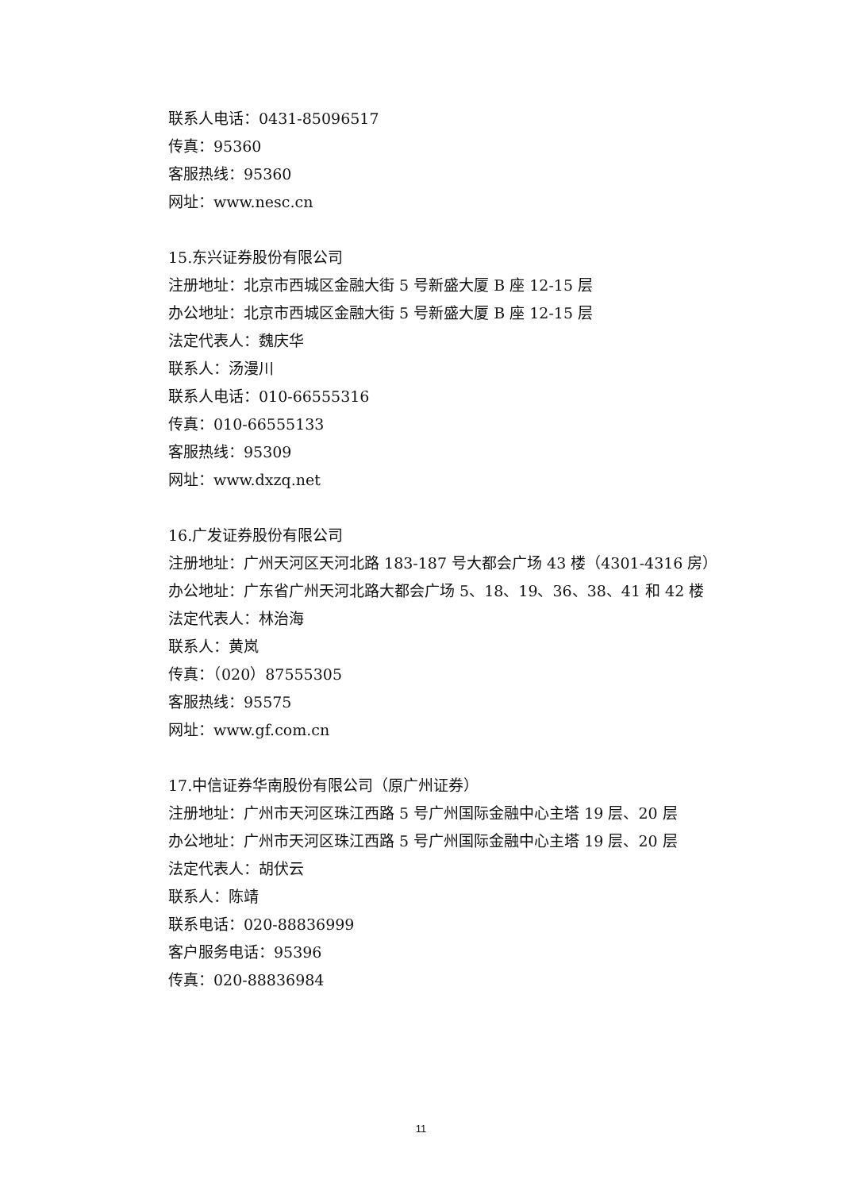联系人电话：0431-85096517
传真：95360
客服热线：95360
网址：www.nesc.cn
15.东兴证券股份有限公司
注册地址：北京市西城区金融大街 5 号新盛大厦 B 座 12-15 层
办公地址：北京市西城区金融大街 5 号新盛大厦 B 座 12-15 层
法定代表人：魏庆华
联系人：汤漫川
联系人电话：010-66555316
传真：010-66555133
客服热线：95309
网址：www.dxzq.net
16.广发证券股份有限公司
注册地址：广州天河区天河北路 183-187 号大都会广场 43 楼（4301-4316 房）
办公地址：广东省广州天河北路大都会广场 5、18、19、36、38、41 和 42 楼
法定代表人：林治海
联系人：黄岚
传真：（020）87555305
客服热线：95575
网址：www.gf.com.cn
17.中信证券华南股份有限公司（原广州证券）
注册地址：广州市天河区珠江西路 5 号广州国际金融中心主塔 19 层、20 层
办公地址：广州市天河区珠江西路 5 号广州国际金融中心主塔 19 层、20 层
法定代表人：胡伏云
联系人：陈靖
联系电话：020-88836999
客户服务电话：95396
传真：020-88836984
11